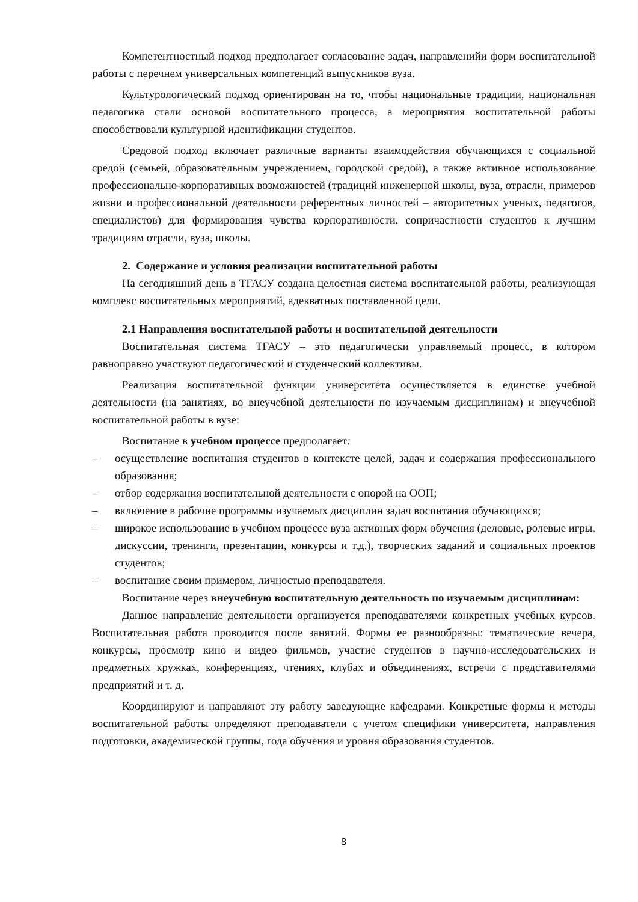Компетентностный подход предполагает согласование задач, направленийи форм воспитательной работы с перечнем универсальных компетенций выпускников вуза.
Культурологический подход ориентирован на то, чтобы национальные традиции, национальная педагогика стали основой воспитательного процесса, а мероприятия воспитательной работы способствовали культурной идентификации студентов.
Средовой подход включает различные варианты взаимодействия обучающихся с социальной средой (семьей, образовательным учреждением, городской средой), а также активное использование профессионально-корпоративных возможностей (традиций инженерной школы, вуза, отрасли, примеров жизни и профессиональной деятельности референтных личностей – авторитетных ученых, педагогов, специалистов) для формирования чувства корпоративности, сопричастности студентов к лучшим традициям отрасли, вуза, школы.
2. Содержание и условия реализации воспитательной работы
На сегодняшний день в ТГАСУ создана целостная система воспитательной работы, реализующая комплекс воспитательных мероприятий, адекватных поставленной цели.
2.1 Направления воспитательной работы и воспитательной деятельности
Воспитательная система ТГАСУ – это педагогически управляемый процесс, в котором равноправно участвуют педагогический и студенческий коллективы.
Реализация воспитательной функции университета осуществляется в единстве учебной деятельности (на занятиях, во внеучебной деятельности по изучаемым дисциплинам) и внеучебной воспитательной работы в вузе:
Воспитание в учебном процессе предполагает:
– осуществление воспитания студентов в контексте целей, задач и содержания профессионального образования;
– отбор содержания воспитательной деятельности с опорой на ООП;
– включение в рабочие программы изучаемых дисциплин задач воспитания обучающихся;
– широкое использование в учебном процессе вуза активных форм обучения (деловые, ролевые игры, дискуссии, тренинги, презентации, конкурсы и т.д.), творческих заданий и социальных проектов студентов;
– воспитание своим примером, личностью преподавателя.
Воспитание через внеучебную воспитательную деятельность по изучаемым дисциплинам:
Данное направление деятельности организуется преподавателями конкретных учебных курсов. Воспитательная работа проводится после занятий. Формы ее разнообразны: тематические вечера, конкурсы, просмотр кино и видео фильмов, участие студентов в научно-исследовательских и предметных кружках, конференциях, чтениях, клубах и объединениях, встречи с представителями предприятий и т. д.
Координируют и направляют эту работу заведующие кафедрами. Конкретные формы и методы воспитательной работы определяют преподаватели с учетом специфики университета, направления подготовки, академической группы, года обучения и уровня образования студентов.
8